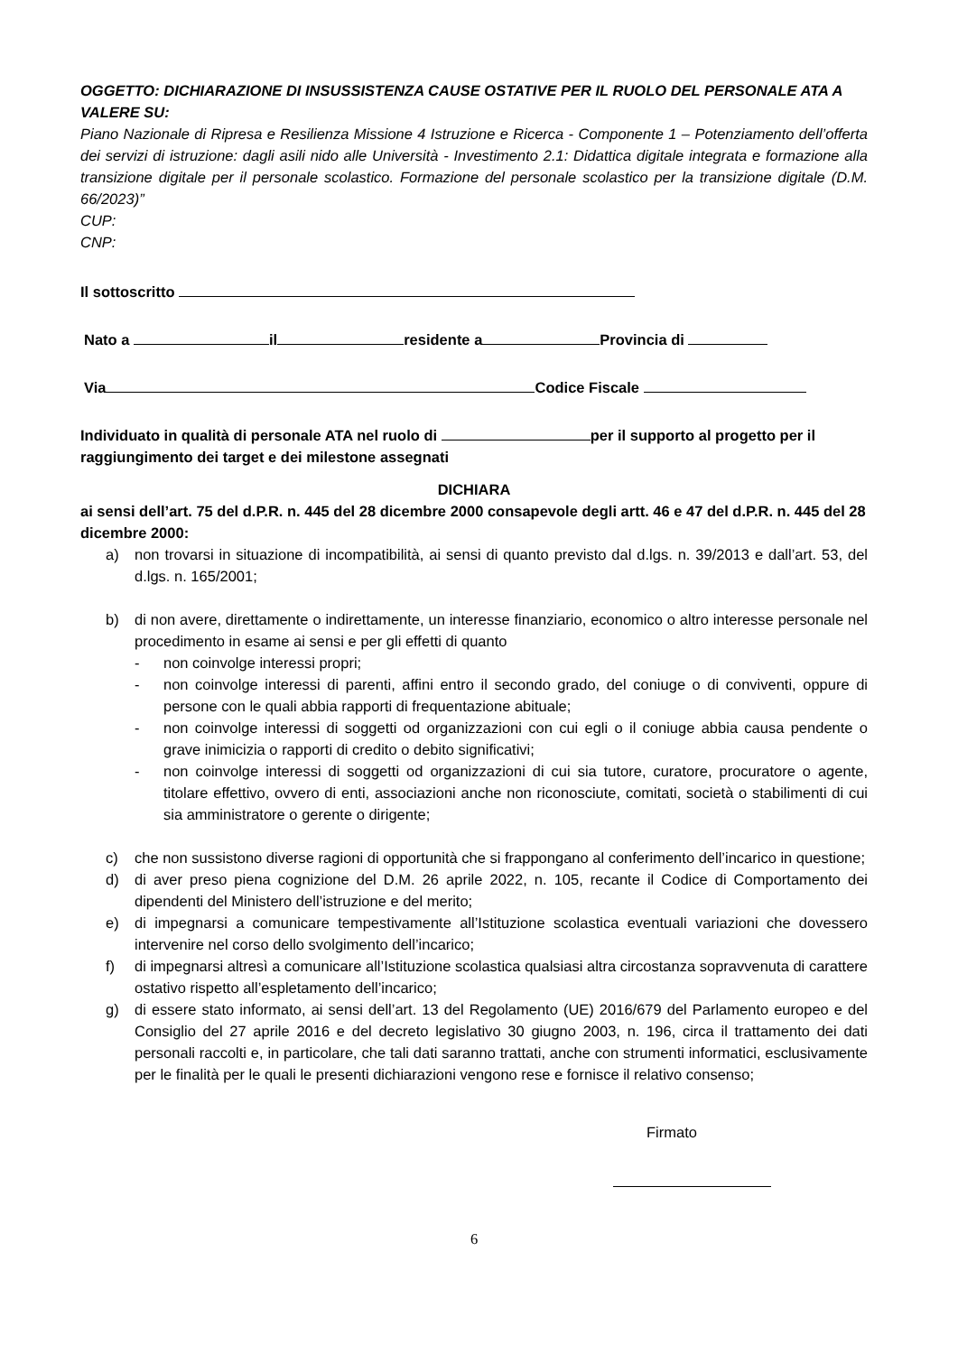OGGETTO: DICHIARAZIONE DI INSUSSISTENZA CAUSE OSTATIVE PER IL RUOLO DEL PERSONALE ATA A VALERE SU:
Piano Nazionale di Ripresa e Resilienza Missione 4 Istruzione e Ricerca - Componente 1 – Potenziamento dell’offerta dei servizi di istruzione: dagli asili nido alle Università - Investimento 2.1: Didattica digitale integrata e formazione alla transizione digitale per il personale scolastico. Formazione del personale scolastico per la transizione digitale (D.M. 66/2023)”
CUP:
CNP:
Il sottoscritto
Nato a il residente a Provincia di
Via Codice Fiscale
Individuato in qualità di personale ATA nel ruolo di per il supporto al progetto per il raggiungimento dei target e dei milestone assegnati
DICHIARA
ai sensi dell’art. 75 del d.P.R. n. 445 del 28 dicembre 2000 consapevole degli artt. 46 e 47 del d.P.R. n. 445 del 28 dicembre 2000:
a) non trovarsi in situazione di incompatibilità, ai sensi di quanto previsto dal d.lgs. n. 39/2013 e dall’art. 53, del d.lgs. n. 165/2001;
b) di non avere, direttamente o indirettamente, un interesse finanziario, economico o altro interesse personale nel procedimento in esame ai sensi e per gli effetti di quanto
- non coinvolge interessi propri;
- non coinvolge interessi di parenti, affini entro il secondo grado, del coniuge o di conviventi, oppure di persone con le quali abbia rapporti di frequentazione abituale;
- non coinvolge interessi di soggetti od organizzazioni con cui egli o il coniuge abbia causa pendente o grave inimicizia o rapporti di credito o debito significativi;
- non coinvolge interessi di soggetti od organizzazioni di cui sia tutore, curatore, procuratore o agente, titolare effettivo, ovvero di enti, associazioni anche non riconosciute, comitati, società o stabilimenti di cui sia amministratore o gerente o dirigente;
c) che non sussistono diverse ragioni di opportunità che si frappongano al conferimento dell’incarico in questione;
d) di aver preso piena cognizione del D.M. 26 aprile 2022, n. 105, recante il Codice di Comportamento dei dipendenti del Ministero dell’istruzione e del merito;
e) di impegnarsi a comunicare tempestivamente all’Istituzione scolastica eventuali variazioni che dovessero intervenire nel corso dello svolgimento dell’incarico;
f) di impegnarsi altresì a comunicare all’Istituzione scolastica qualsiasi altra circostanza sopravvenuta di carattere ostativo rispetto all’espletamento dell’incarico;
g) di essere stato informato, ai sensi dell’art. 13 del Regolamento (UE) 2016/679 del Parlamento europeo e del Consiglio del 27 aprile 2016 e del decreto legislativo 30 giugno 2003, n. 196, circa il trattamento dei dati personali raccolti e, in particolare, che tali dati saranno trattati, anche con strumenti informatici, esclusivamente per le finalità per le quali le presenti dichiarazioni vengono rese e fornisce il relativo consenso;
Firmato
6